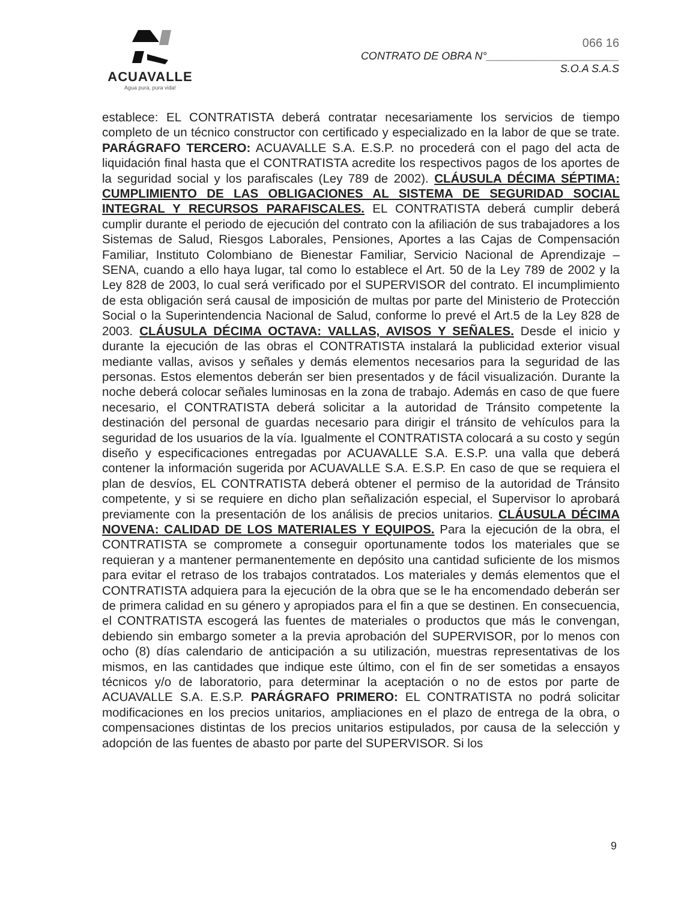ACUAVALLE
Agua pura, pura vida!
066 16
CONTRATO DE OBRA N°______________________
S.O.A S.A.S
establece: EL CONTRATISTA deberá contratar necesariamente los servicios de tiempo completo de un técnico constructor con certificado y especializado en la labor de que se trate. PARÁGRAFO TERCERO: ACUAVALLE S.A. E.S.P. no procederá con el pago del acta de liquidación final hasta que el CONTRATISTA acredite los respectivos pagos de los aportes de la seguridad social y los parafiscales (Ley 789 de 2002). CLÁUSULA DÉCIMA SÉPTIMA: CUMPLIMIENTO DE LAS OBLIGACIONES AL SISTEMA DE SEGURIDAD SOCIAL INTEGRAL Y RECURSOS PARAFISCALES. EL CONTRATISTA deberá cumplir deberá cumplir durante el periodo de ejecución del contrato con la afiliación de sus trabajadores a los Sistemas de Salud, Riesgos Laborales, Pensiones, Aportes a las Cajas de Compensación Familiar, Instituto Colombiano de Bienestar Familiar, Servicio Nacional de Aprendizaje – SENA, cuando a ello haya lugar, tal como lo establece el Art. 50 de la Ley 789 de 2002 y la Ley 828 de 2003, lo cual será verificado por el SUPERVISOR del contrato. El incumplimiento de esta obligación será causal de imposición de multas por parte del Ministerio de Protección Social o la Superintendencia Nacional de Salud, conforme lo prevé el Art.5 de la Ley 828 de 2003. CLÁUSULA DÉCIMA OCTAVA: VALLAS, AVISOS Y SEÑALES. Desde el inicio y durante la ejecución de las obras el CONTRATISTA instalará la publicidad exterior visual mediante vallas, avisos y señales y demás elementos necesarios para la seguridad de las personas. Estos elementos deberán ser bien presentados y de fácil visualización. Durante la noche deberá colocar señales luminosas en la zona de trabajo. Además en caso de que fuere necesario, el CONTRATISTA deberá solicitar a la autoridad de Tránsito competente la destinación del personal de guardas necesario para dirigir el tránsito de vehículos para la seguridad de los usuarios de la vía. Igualmente el CONTRATISTA colocará a su costo y según diseño y especificaciones entregadas por ACUAVALLE S.A. E.S.P. una valla que deberá contener la información sugerida por ACUAVALLE S.A. E.S.P. En caso de que se requiera el plan de desvíos, EL CONTRATISTA deberá obtener el permiso de la autoridad de Tránsito competente, y si se requiere en dicho plan señalización especial, el Supervisor lo aprobará previamente con la presentación de los análisis de precios unitarios. CLÁUSULA DÉCIMA NOVENA: CALIDAD DE LOS MATERIALES Y EQUIPOS. Para la ejecución de la obra, el CONTRATISTA se compromete a conseguir oportunamente todos los materiales que se requieran y a mantener permanentemente en depósito una cantidad suficiente de los mismos para evitar el retraso de los trabajos contratados. Los materiales y demás elementos que el CONTRATISTA adquiera para la ejecución de la obra que se le ha encomendado deberán ser de primera calidad en su género y apropiados para el fin a que se destinen. En consecuencia, el CONTRATISTA escogerá las fuentes de materiales o productos que más le convengan, debiendo sin embargo someter a la previa aprobación del SUPERVISOR, por lo menos con ocho (8) días calendario de anticipación a su utilización, muestras representativas de los mismos, en las cantidades que indique este último, con el fin de ser sometidas a ensayos técnicos y/o de laboratorio, para determinar la aceptación o no de estos por parte de ACUAVALLE S.A. E.S.P. PARÁGRAFO PRIMERO: EL CONTRATISTA no podrá solicitar modificaciones en los precios unitarios, ampliaciones en el plazo de entrega de la obra, o compensaciones distintas de los precios unitarios estipulados, por causa de la selección y adopción de las fuentes de abasto por parte del SUPERVISOR. Si los
9